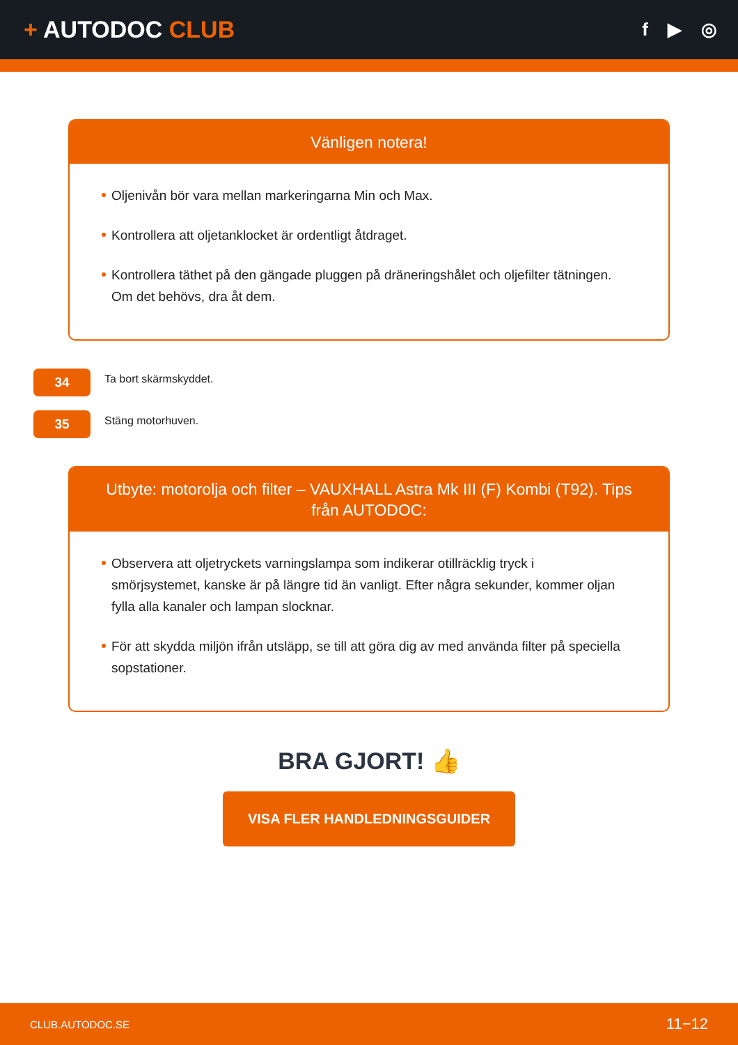+ AUTODOC CLUB
f ▶ ◎
Vänligen notera!
Oljenivån bör vara mellan markeringarna Min och Max.
Kontrollera att oljetanklocket är ordentligt åtdraget.
Kontrollera täthet på den gängade pluggen på dräneringshålet och oljefilter tätningen. Om det behövs, dra åt dem.
34
Ta bort skärmskyddet.
35
Stäng motorhuven.
Utbyte: motorolja och filter – VAUXHALL Astra Mk III (F) Kombi (T92). Tips från AUTODOC:
Observera att oljetryckets varningslampa som indikerar otillräcklig tryck i smörjsystemet, kanske är på längre tid än vanligt. Efter några sekunder, kommer oljan fylla alla kanaler och lampan slocknar.
För att skydda miljön ifrån utsläpp, se till att göra dig av med använda filter på speciella sopstationer.
BRA GJORT! 👍
VISA FLER HANDLEDNINGSGUIDER
CLUB.AUTODOC.SE 11−12